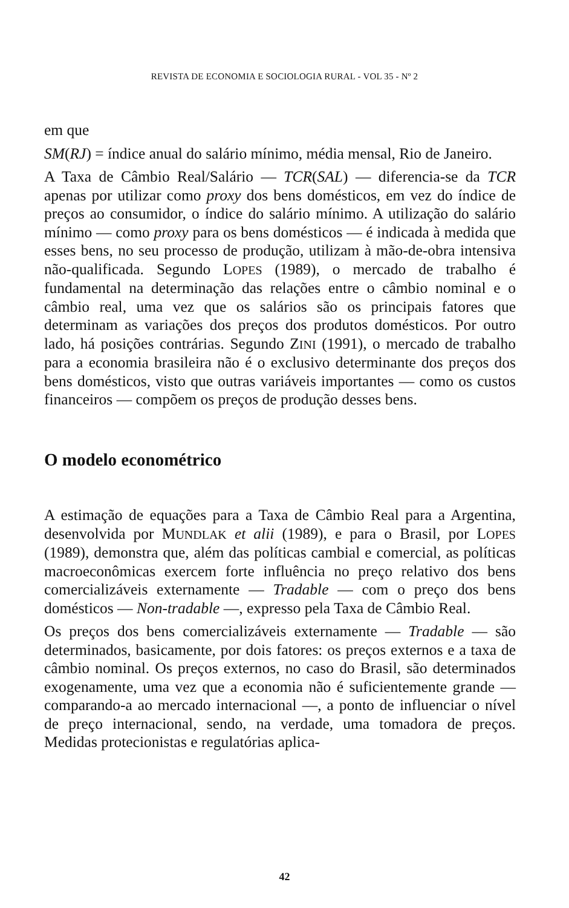REVISTA DE ECONOMIA E SOCIOLOGIA RURAL - VOL 35 - Nº 2
em que
SM(RJ) = índice anual do salário mínimo, média mensal, Rio de Janeiro.
A Taxa de Câmbio Real/Salário — TCR(SAL) — diferencia-se da TCR apenas por utilizar como proxy dos bens domésticos, em vez do índice de preços ao consumidor, o índice do salário mínimo. A utilização do salário mínimo — como proxy para os bens domésticos — é indicada à medida que esses bens, no seu processo de produção, utilizam à mão-de-obra intensiva não-qualificada. Segundo LOPES (1989), o mercado de trabalho é fundamental na determinação das relações entre o câmbio nominal e o câmbio real, uma vez que os salários são os principais fatores que determinam as variações dos preços dos produtos domésticos. Por outro lado, há posições contrárias. Segundo ZINI (1991), o mercado de trabalho para a economia brasileira não é o exclusivo determinante dos preços dos bens domésticos, visto que outras variáveis importantes — como os custos financeiros — compõem os preços de produção desses bens.
O modelo econométrico
A estimação de equações para a Taxa de Câmbio Real para a Argentina, desenvolvida por MUNDLAK et alii (1989), e para o Brasil, por LOPES (1989), demonstra que, além das políticas cambial e comercial, as políticas macroeconômicas exercem forte influência no preço relativo dos bens comercializáveis externamente — Tradable — com o preço dos bens domésticos — Non-tradable —, expresso pela Taxa de Câmbio Real.
Os preços dos bens comercializáveis externamente — Tradable — são determinados, basicamente, por dois fatores: os preços externos e a taxa de câmbio nominal. Os preços externos, no caso do Brasil, são determinados exogenamente, uma vez que a economia não é suficientemente grande — comparando-a ao mercado internacional —, a ponto de influenciar o nível de preço internacional, sendo, na verdade, uma tomadora de preços. Medidas protecionistas e regulatórias aplica-
42